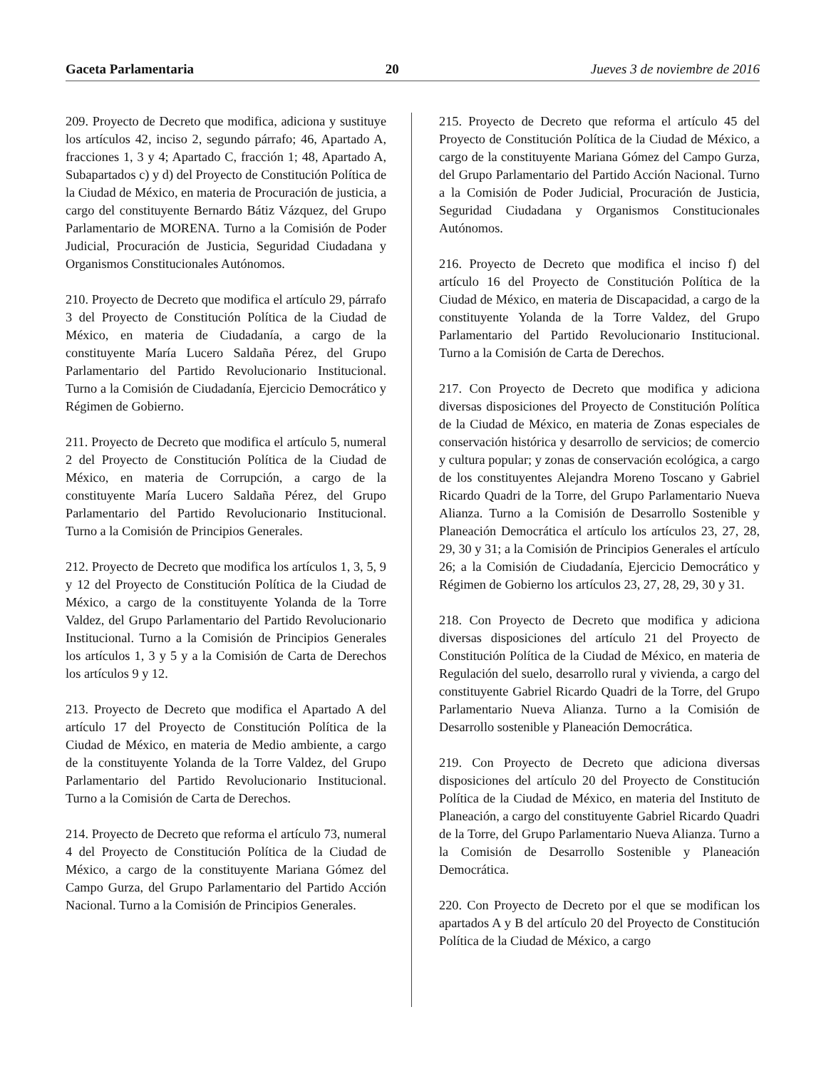Gaceta Parlamentaria 20 Jueves 3 de noviembre de 2016
209. Proyecto de Decreto que modifica, adiciona y sustituye los artículos 42, inciso 2, segundo párrafo; 46, Apartado A, fracciones 1, 3 y 4; Apartado C, fracción 1; 48, Apartado A, Subapartados c) y d) del Proyecto de Constitución Política de la Ciudad de México, en materia de Procuración de justicia, a cargo del constituyente Bernardo Bátiz Vázquez, del Grupo Parlamentario de MORENA. Turno a la Comisión de Poder Judicial, Procuración de Justicia, Seguridad Ciudadana y Organismos Constitucionales Autónomos.
210. Proyecto de Decreto que modifica el artículo 29, párrafo 3 del Proyecto de Constitución Política de la Ciudad de México, en materia de Ciudadanía, a cargo de la constituyente María Lucero Saldaña Pérez, del Grupo Parlamentario del Partido Revolucionario Institucional. Turno a la Comisión de Ciudadanía, Ejercicio Democrático y Régimen de Gobierno.
211. Proyecto de Decreto que modifica el artículo 5, numeral 2 del Proyecto de Constitución Política de la Ciudad de México, en materia de Corrupción, a cargo de la constituyente María Lucero Saldaña Pérez, del Grupo Parlamentario del Partido Revolucionario Institucional. Turno a la Comisión de Principios Generales.
212. Proyecto de Decreto que modifica los artículos 1, 3, 5, 9 y 12 del Proyecto de Constitución Política de la Ciudad de México, a cargo de la constituyente Yolanda de la Torre Valdez, del Grupo Parlamentario del Partido Revolucionario Institucional. Turno a la Comisión de Principios Generales los artículos 1, 3 y 5 y a la Comisión de Carta de Derechos los artículos 9 y 12.
213. Proyecto de Decreto que modifica el Apartado A del artículo 17 del Proyecto de Constitución Política de la Ciudad de México, en materia de Medio ambiente, a cargo de la constituyente Yolanda de la Torre Valdez, del Grupo Parlamentario del Partido Revolucionario Institucional. Turno a la Comisión de Carta de Derechos.
214. Proyecto de Decreto que reforma el artículo 73, numeral 4 del Proyecto de Constitución Política de la Ciudad de México, a cargo de la constituyente Mariana Gómez del Campo Gurza, del Grupo Parlamentario del Partido Acción Nacional. Turno a la Comisión de Principios Generales.
215. Proyecto de Decreto que reforma el artículo 45 del Proyecto de Constitución Política de la Ciudad de México, a cargo de la constituyente Mariana Gómez del Campo Gurza, del Grupo Parlamentario del Partido Acción Nacional. Turno a la Comisión de Poder Judicial, Procuración de Justicia, Seguridad Ciudadana y Organismos Constitucionales Autónomos.
216. Proyecto de Decreto que modifica el inciso f) del artículo 16 del Proyecto de Constitución Política de la Ciudad de México, en materia de Discapacidad, a cargo de la constituyente Yolanda de la Torre Valdez, del Grupo Parlamentario del Partido Revolucionario Institucional. Turno a la Comisión de Carta de Derechos.
217. Con Proyecto de Decreto que modifica y adiciona diversas disposiciones del Proyecto de Constitución Política de la Ciudad de México, en materia de Zonas especiales de conservación histórica y desarrollo de servicios; de comercio y cultura popular; y zonas de conservación ecológica, a cargo de los constituyentes Alejandra Moreno Toscano y Gabriel Ricardo Quadri de la Torre, del Grupo Parlamentario Nueva Alianza. Turno a la Comisión de Desarrollo Sostenible y Planeación Democrática el artículo los artículos 23, 27, 28, 29, 30 y 31; a la Comisión de Principios Generales el artículo 26; a la Comisión de Ciudadanía, Ejercicio Democrático y Régimen de Gobierno los artículos 23, 27, 28, 29, 30 y 31.
218. Con Proyecto de Decreto que modifica y adiciona diversas disposiciones del artículo 21 del Proyecto de Constitución Política de la Ciudad de México, en materia de Regulación del suelo, desarrollo rural y vivienda, a cargo del constituyente Gabriel Ricardo Quadri de la Torre, del Grupo Parlamentario Nueva Alianza. Turno a la Comisión de Desarrollo sostenible y Planeación Democrática.
219. Con Proyecto de Decreto que adiciona diversas disposiciones del artículo 20 del Proyecto de Constitución Política de la Ciudad de México, en materia del Instituto de Planeación, a cargo del constituyente Gabriel Ricardo Quadri de la Torre, del Grupo Parlamentario Nueva Alianza. Turno a la Comisión de Desarrollo Sostenible y Planeación Democrática.
220. Con Proyecto de Decreto por el que se modifican los apartados A y B del artículo 20 del Proyecto de Constitución Política de la Ciudad de México, a cargo